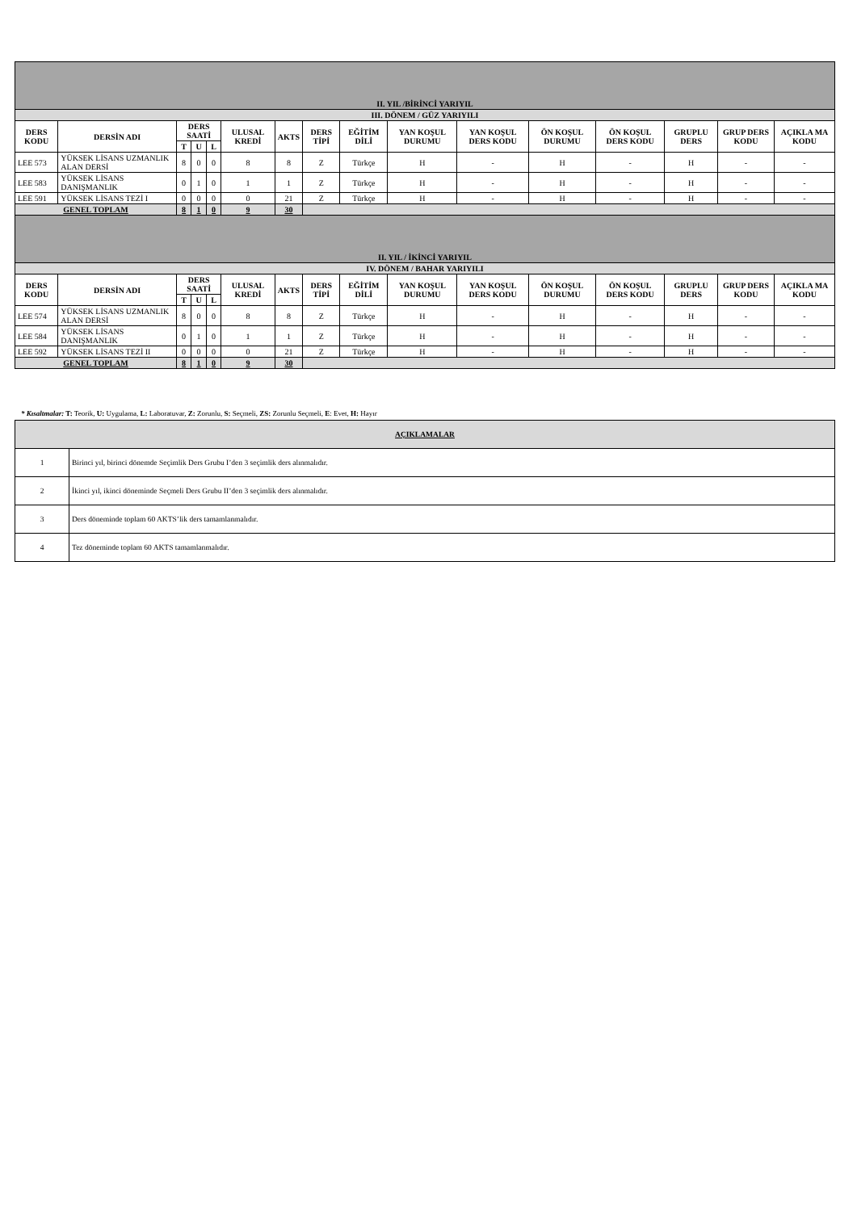| II. YIL /BİRİNCİ YARIYIL | | | | | | | | | | | | | | | |
| III. DÖNEM / GÜZ YARIYILI | | | | | | | | | | | | | | | |
| DERS KODU | DERSİN ADI | DERS SAATİ | | | ULUSAL KREDİ | AKTS | DERS TİPİ | EĞİTİM DİLİ | YAN KOŞUL DURUMU | YAN KOŞUL DERS KODU | ÖN KOŞUL DURUMU | ÖN KOŞUL DERS KODU | GRUPLU DERS | GRUP DERS KODU | AÇIKLA MA KODU |
| | | T | U | L | | | | | | | | | | | |
| LEE 573 | YÜKSEK LİSANS UZMANLIK ALAN DERSİ | 8 | 0 | 0 | 8 | 8 | Z | Türkçe | H | - | H | - | H | - | - |
| LEE 583 | YÜKSEK LİSANS DANIŞMANLIK | 0 | 1 | 0 | 1 | 1 | Z | Türkçe | H | - | H | - | H | - | - |
| LEE 591 | YÜKSEK LİSANS TEZİ I | 0 | 0 | 0 | 0 | 21 | Z | Türkçe | H | - | H | - | H | - | - |
| GENEL TOPLAM | | 8 | 1 | 0 | 9 | 30 | | | | | | | | | |
| II. YIL / İKİNCİ YARIYIL | | | | | | | | | | | | | | | |
| IV. DÖNEM / BAHAR YARIYILI | | | | | | | | | | | | | | | |
| DERS KODU | DERSİN ADI | DERS SAATİ | | | ULUSAL KREDİ | AKTS | DERS TİPİ | EĞİTİM DİLİ | YAN KOŞUL DURUMU | YAN KOŞUL DERS KODU | ÖN KOŞUL DURUMU | ÖN KOŞUL DERS KODU | GRUPLU DERS | GRUP DERS KODU | AÇIKLA MA KODU |
| | | T | U | L | | | | | | | | | | | |
| LEE 574 | YÜKSEK LİSANS UZMANLIK ALAN DERSİ | 8 | 0 | 0 | 8 | 8 | Z | Türkçe | H | - | H | - | H | - | - |
| LEE 584 | YÜKSEK LİSANS DANIŞMANLIK | 0 | 1 | 0 | 1 | 1 | Z | Türkçe | H | - | H | - | H | - | - |
| LEE 592 | YÜKSEK LİSANS TEZİ II | 0 | 0 | 0 | 0 | 21 | Z | Türkçe | H | - | H | - | H | - | - |
| GENEL TOPLAM | | 8 | 1 | 0 | 9 | 30 | | | | | | | | | |
* Kısaltmalar: T: Teorik, U: Uygulama, L: Laboratuvar, Z: Zorunlu, S: Seçmeli, ZS: Zorunlu Seçmeli, E: Evet, H: Hayır
| AÇIKLAMALAR | |
| 1 | Birinci yıl, birinci dönemde Seçimlik Ders Grubu I’den 3 seçimlik ders alınmalıdır. |
| 2 | İkinci yıl, ikinci döneminde Seçmeli Ders Grubu II’den 3 seçimlik ders alınmalıdır. |
| 3 | Ders döneminde toplam 60 AKTS’lik ders tamamlanmalıdır. |
| 4 | Tez döneminde toplam 60 AKTS tamamlanmalıdır. |